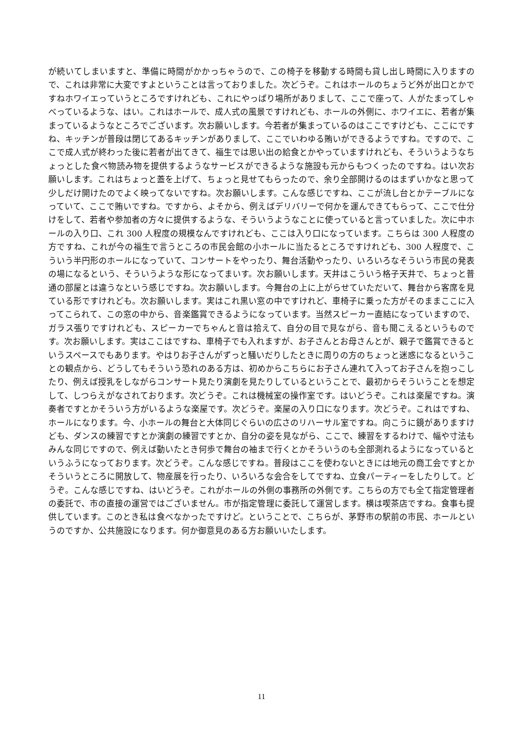が続いてしまいますと、準備に時間がかかっちゃうので、この椅子を移動する時間も貸し出し時間に入りますので、これは非常に大変ですよということは言っておりました。次どうぞ。これはホールのちょうど外が出口とかですねホワイエっていうところですけれども、これにやっぱり場所がありまして、ここで座って、人がたまってしゃべっているような、はい。これはホールで、成人式の風景ですけれども、ホールの外側に、ホワイエに、若者が集まっているようなところでございます。次お願いします。今若者が集まっているのはここですけども、ここにですね、キッチンが普段は閉じてあるキッチンがありまして、ここでいわゆる賄いができるようですね。ですので、ここで成人式が終わった後に若者が出てきて、福生では思い出の給食とかやっていますけれども、そういうようなちょっとした食べ物読み物を提供するようなサービスができるような施設も元からもつくったのですね。はい次お願いします。これはちょっと蓋を上げて、ちょっと見せてもらったので、余り全部開けるのはまずいかなと思って少しだけ開けたのでよく映ってないですね。次お願いします。こんな感じですね、ここが流し台とかテーブルになっていて、ここで賄いですね。ですから、よそから、例えばデリバリーで何かを運んできてもらって、ここで仕分けをして、若者や参加者の方々に提供するような、そういうようなことに使っていると言っていました。次に中ホールの入り口、これ 300 人程度の規模なんですけれども、ここは入り口になっています。こちらは 300 人程度の方ですね、これが今の福生で言うところの市民会館の小ホールに当たるところですけれども、300 人程度で、こういう半円形のホールになっていて、コンサートをやったり、舞台活動やったり、いろいろなそういう市民の発表の場になるという、そういうような形になってまいす。次お願いします。天井はこういう格子天井で、ちょっと普通の部屋とは違うなという感じですね。次お願いします。今舞台の上に上がらせていただいて、舞台から客席を見ている形ですけれども。次お願いします。実はこれ黒い窓の中ですけれど、車椅子に乗った方がそのままここに入ってこられて、この窓の中から、音楽鑑賞できるようになっています。当然スピーカー直結になっていますので、ガラス張りですけれども、スピーカーでちゃんと音は拾えて、自分の目で見ながら、音も聞こえるというものです。次お願いします。実はここはですね、車椅子でも入れますが、お子さんとお母さんとが、親子で鑑賞できるというスペースでもあります。やはりお子さんがずっと騒いだりしたときに周りの方のちょっと迷惑になるということの観点から、どうしてもそういう恐れのある方は、初めからこちらにお子さん連れて入ってお子さんを抱っこしたり、例えば授乳をしながらコンサート見たり演劇を見たりしているということで、最初からそういうことを想定して、しつらえがなされております。次どうぞ。これは機械室の操作室です。はいどうぞ。これは楽屋ですね。演奏者ですとかそういう方がいるような楽屋です。次どうぞ。楽屋の入り口になります。次どうぞ。これはですね、ホールになります。今、小ホールの舞台と大体同じぐらいの広さのリハーサル室ですね。向こうに鏡がありますけども、ダンスの練習ですとか演劇の練習ですとか、自分の姿を見ながら、ここで、練習をするわけで、幅や寸法もみんな同じですので、例えば動いたとき何歩で舞台の袖まで行くとかそういうのも全部測れるようになっているというふうになっております。次どうぞ。こんな感じですね。普段はここを使わないときには地元の商工会ですとかそういうところに開放して、物産展を行ったり、いろいろな会合をしてですね、立食パーティーをしたりして。どうぞ。こんな感じですね、はいどうぞ。これがホールの外側の事務所の外側です。こちらの方でも全て指定管理者の委託で、市の直接の運営ではございません。市が指定管理に委託して運営します。横は喫茶店ですね。食事も提供しています。このとき私は食べなかったですけど。ということで、こちらが、茅野市の駅前の市民、ホールというのですか、公共施設になります。何か御意見のある方お願いいたします。
11